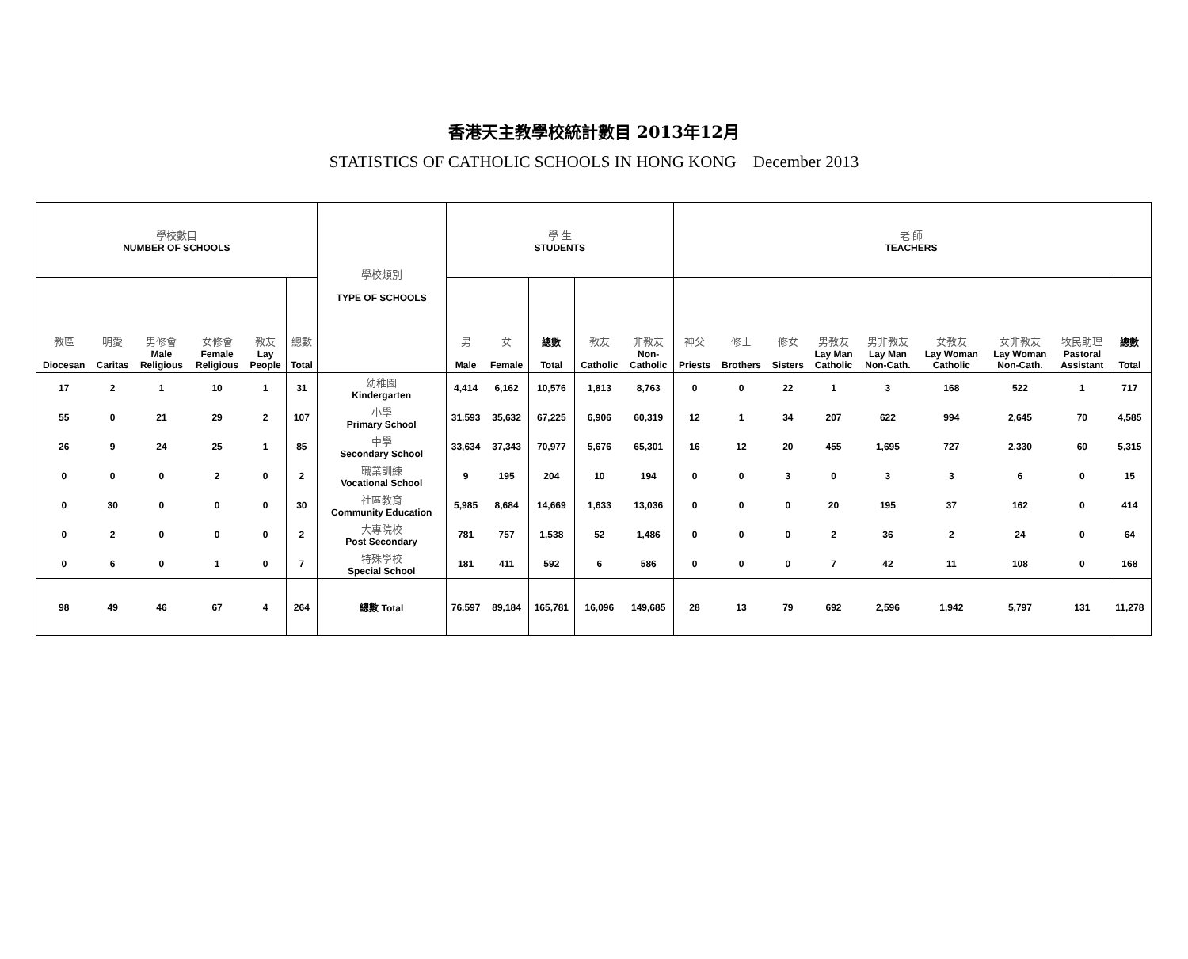香港天主教學校統計數目 2013年12月
STATISTICS OF CATHOLIC SCHOOLS IN HONG KONG December 2013
| 學校數目 NUMBER OF SCHOOLS | | | | | | 學校類別 TYPE OF SCHOOLS | 學 生 STUDENTS | | | | | 老 師 TEACHERS | | | | | | | | | |
| --- | --- | --- | --- | --- | --- | --- | --- | --- | --- | --- | --- | --- | --- | --- | --- | --- | --- | --- | --- | --- | --- |
| 教區 Diocesan | 明愛 Caritas | 男修會 Male Religious | 女修會 Female Religious | 教友 Lay People | 總數 Total | | 男 Male | 女 Female | 總數 Total | 教友 Catholic | 非教友 Non- Catholic | 神父 Priests | 修士 Brothers | 修女 Sisters | 男教友 Lay Man Catholic | 男非教友 Lay Man Non-Cath. | 女教友 Lay Woman Catholic | 女非教友 Lay Woman Non-Cath. | 牧民助理 Pastoral Assistant | 總數 Total | |
| 17 | 2 | 1 | 10 | 1 | 31 | 幼稚園 Kindergarten | 4,414 | 6,162 | 10,576 | 1,813 | 8,763 | 0 | 0 | 22 | 1 | 3 | 168 | 522 | 1 | 717 | |
| 55 | 0 | 21 | 29 | 2 | 107 | 小學 Primary School | 31,593 | 35,632 | 67,225 | 6,906 | 60,319 | 12 | 1 | 34 | 207 | 622 | 994 | 2,645 | 70 | 4,585 | |
| 26 | 9 | 24 | 25 | 1 | 85 | 中學 Secondary School | 33,634 | 37,343 | 70,977 | 5,676 | 65,301 | 16 | 12 | 20 | 455 | 1,695 | 727 | 2,330 | 60 | 5,315 | |
| 0 | 0 | 0 | 2 | 0 | 2 | 職業訓練 Vocational School | 9 | 195 | 204 | 10 | 194 | 0 | 0 | 3 | 0 | 3 | 3 | 6 | 0 | 15 | |
| 0 | 30 | 0 | 0 | 0 | 30 | 社區教育 Community Education | 5,985 | 8,684 | 14,669 | 1,633 | 13,036 | 0 | 0 | 0 | 20 | 195 | 37 | 162 | 0 | 414 | |
| 0 | 2 | 0 | 0 | 0 | 2 | 大專院校 Post Secondary | 781 | 757 | 1,538 | 52 | 1,486 | 0 | 0 | 0 | 2 | 36 | 2 | 24 | 0 | 64 | |
| 0 | 6 | 0 | 1 | 0 | 7 | 特殊學校 Special School | 181 | 411 | 592 | 6 | 586 | 0 | 0 | 0 | 7 | 42 | 11 | 108 | 0 | 168 | |
| 98 | 49 | 46 | 67 | 4 | 264 | 總數 Total | 76,597 | 89,184 | 165,781 | 16,096 | 149,685 | 28 | 13 | 79 | 692 | 2,596 | 1,942 | 5,797 | 131 | 11,278 | |